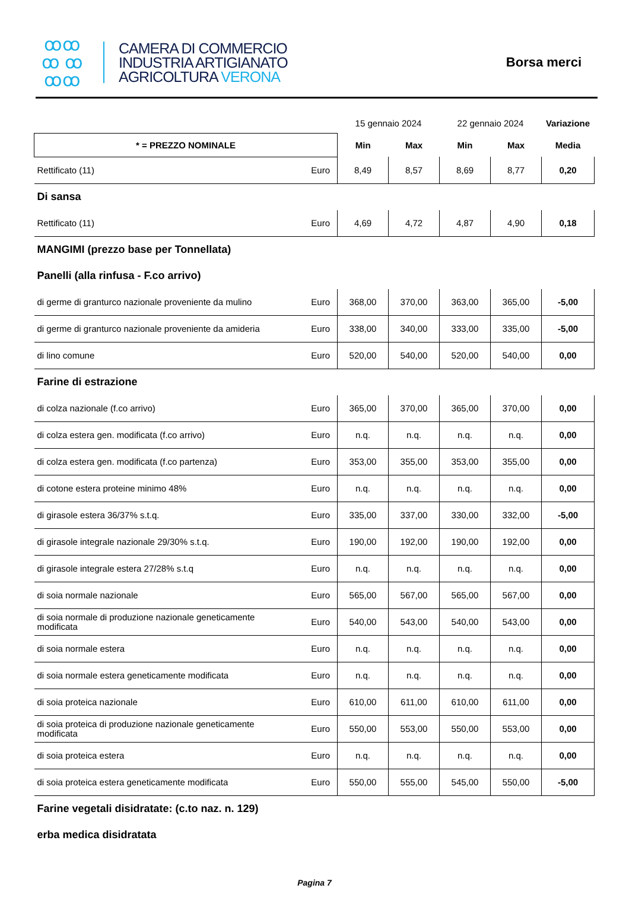ꝏꝏ
ꝏ ꝏ
ꝏꝏ
CAMERA DI COMMERCIO
INDUSTRIA ARTIGIANATO
AGRICOLTURA VERONA
Borsa merci
| | | 15 gennaio 2024 | | 22 gennaio 2024 | | Variazione |
| * = PREZZO NOMINALE | | Min | Max | Min | Max | Media |
| Rettificato (11) | Euro | 8,49 | 8,57 | 8,69 | 8,77 | 0,20 |
| Di sansa | | | | | | |
| Rettificato (11) | Euro | 4,69 | 4,72 | 4,87 | 4,90 | 0,18 |
| MANGIMI (prezzo base per Tonnellata) | | | | | | |
| Panelli (alla rinfusa - F.co arrivo) | | | | | | |
| di germe di granturco nazionale proveniente da mulino | Euro | 368,00 | 370,00 | 363,00 | 365,00 | -5,00 |
| di germe di granturco nazionale proveniente da amideria | Euro | 338,00 | 340,00 | 333,00 | 335,00 | -5,00 |
| di lino comune | Euro | 520,00 | 540,00 | 520,00 | 540,00 | 0,00 |
| Farine di estrazione | | | | | | |
| di colza nazionale (f.co arrivo) | Euro | 365,00 | 370,00 | 365,00 | 370,00 | 0,00 |
| di colza estera gen. modificata (f.co arrivo) | Euro | n.q. | n.q. | n.q. | n.q. | 0,00 |
| di colza estera gen. modificata (f.co partenza) | Euro | 353,00 | 355,00 | 353,00 | 355,00 | 0,00 |
| di cotone estera proteine minimo 48% | Euro | n.q. | n.q. | n.q. | n.q. | 0,00 |
| di girasole estera 36/37% s.t.q. | Euro | 335,00 | 337,00 | 330,00 | 332,00 | -5,00 |
| di girasole integrale nazionale 29/30% s.t.q. | Euro | 190,00 | 192,00 | 190,00 | 192,00 | 0,00 |
| di girasole integrale estera 27/28% s.t.q | Euro | n.q. | n.q. | n.q. | n.q. | 0,00 |
| di soia normale nazionale | Euro | 565,00 | 567,00 | 565,00 | 567,00 | 0,00 |
| di soia normale di produzione nazionale geneticamente modificata | Euro | 540,00 | 543,00 | 540,00 | 543,00 | 0,00 |
| di soia normale estera | Euro | n.q. | n.q. | n.q. | n.q. | 0,00 |
| di soia normale estera geneticamente modificata | Euro | n.q. | n.q. | n.q. | n.q. | 0,00 |
| di soia proteica nazionale | Euro | 610,00 | 611,00 | 610,00 | 611,00 | 0,00 |
| di soia proteica di produzione nazionale geneticamente modificata | Euro | 550,00 | 553,00 | 550,00 | 553,00 | 0,00 |
| di soia proteica estera | Euro | n.q. | n.q. | n.q. | n.q. | 0,00 |
| di soia proteica estera geneticamente modificata | Euro | 550,00 | 555,00 | 545,00 | 550,00 | -5,00 |
| Farine vegetali disidratate: (c.to naz. n. 129) | | | | | | |
| erba medica disidratata | | | | | | |
Pagina 7